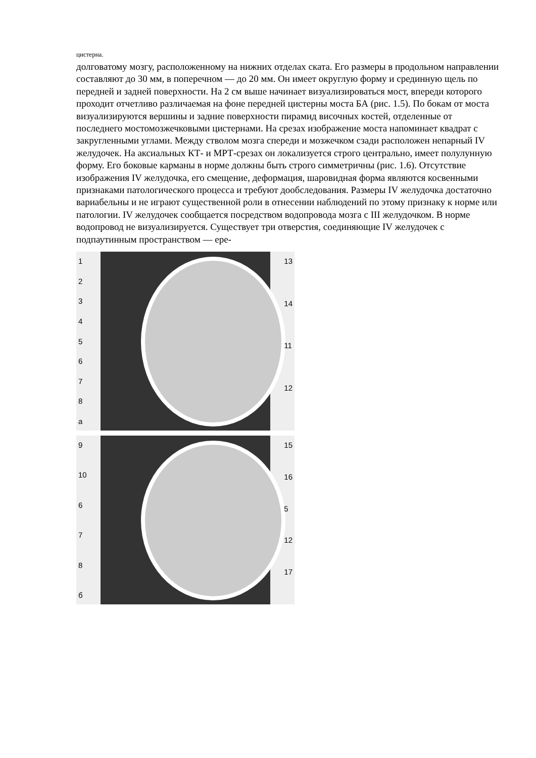цистерна.
долговатому мозгу, расположенному на нижних отделах ската. Его размеры в продольном направлении составляют до 30 мм, в поперечном — до 20 мм. Он имеет округлую форму и срединную щель по передней и задней поверхности. На 2 см выше начинает визуализироваться мост, впереди которого проходит отчетливо различаемая на фоне передней цистерны моста БА (рис. 1.5). По бокам от моста визуализируются вершины и задние поверхности пирамид височных костей, отделенные от последнего мостомозжечковыми цистернами. На срезах изображение моста напоминает квадрат с закругленными углами. Между стволом мозга спереди и мозжечком сзади расположен непарный IV желудочек. На аксиальных КТ- и МРТ-срезах он локализуется строго центрально, имеет полулунную форму. Его боковые карманы в норме должны быть строго симметричны (рис. 1.6). Отсутствие изображения IV желудочка, его смещение, деформация, шаровидная форма являются косвенными признаками патологического процесса и требуют дообследования. Размеры IV желудочка достаточно вариабельны и не играют существенной роли в отнесении наблюдений по этому признаку к норме или патологии. IV желудочек сообщается посредством водопровода мозга с III желудочком. В норме водопровод не визуализируется. Существует три отверстия, соединяющие IV желудочек с подпаутинным пространством — epe-
12345678
а
13
14
11
12
9
10
678
б
15
16
5
12
17